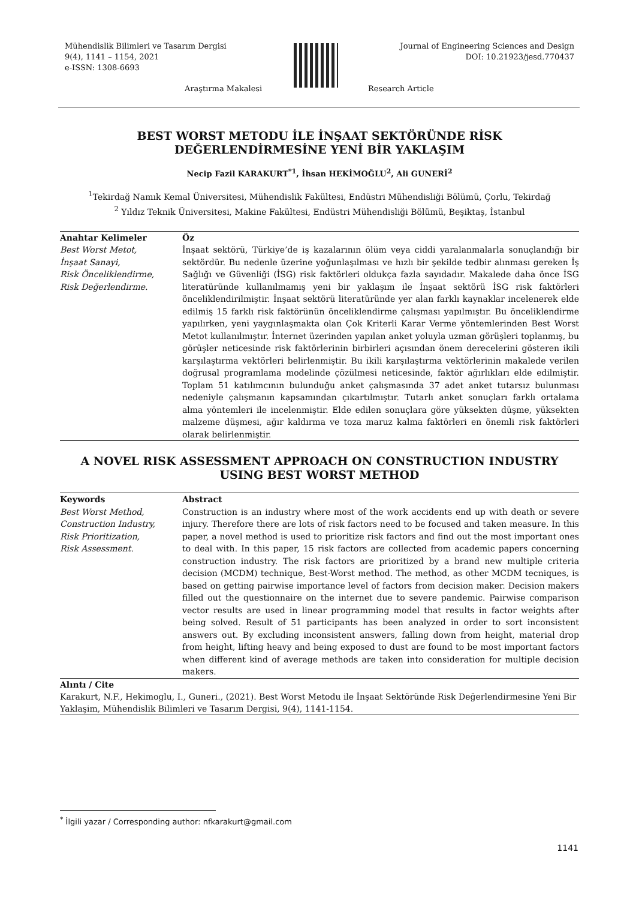Mühendislik Bilimleri ve Tasarım Dergisi
9(4), 1141 – 1154, 2021
e-ISSN: 1308-6693
Journal of Engineering Sciences and Design
DOI: 10.21923/jesd.770437
Araştırma Makalesi Research Article
BEST WORST METODU İLE İNŞAAT SEKTÖRÜNDE RİSK DEĞERLENDİRMESİNE YENİ BİR YAKLAŞIM
Necip Fazil KARAKURT<sup>*1</sup>, İhsan HEKİMOĞLU<sup>2</sup>, Ali GUNERİ<sup>2</sup>
<sup>1</sup> Tekirdağ Namık Kemal Üniversitesi, Mühendislik Fakültesi, Endüstri Mühendisliği Bölümü, Çorlu, Tekirdağ
<sup>2</sup> Yıldız Teknik Üniversitesi, Makine Fakültesi, Endüstri Mühendisliği Bölümü, Beşiktaş, İstanbul
Anahtar Kelimeler
Best Worst Metot,
İnşaat Sanayi,
Risk Önceliklendirme,
Risk Değerlendirme.
Öz
İnşaat sektörü, Türkiye’de iş kazalarının ölüm veya ciddi yaralanmalarla sonuçlandığı bir sektördür. Bu nedenle üzerine yoğunlaşılması ve hızlı bir şekilde tedbir alınması gereken İş Sağlığı ve Güvenliği (İSG) risk faktörleri oldukça fazla sayıdadır. Makalede daha önce İSG literatüründe kullanılmamış yeni bir yaklaşım ile İnşaat sektörü İSG risk faktörleri önceliklendirilmiştir. İnşaat sektörü literatüründe yer alan farklı kaynaklar incelenerek elde edilmiş 15 farklı risk faktörünün önceliklendirme çalışması yapılmıştır. Bu önceliklendirme yapılırken, yeni yaygınlaşmakta olan Çok Kriterli Karar Verme yöntemlerinden Best Worst Metot kullanılmıştır. İnternet üzerinden yapılan anket yoluyla uzman görüşleri toplanmış, bu görüşler neticesinde risk faktörlerinin birbirleri açısından önem derecelerini gösteren ikili karşılaştırma vektörleri belirlenmiştir. Bu ikili karşılaştırma vektörlerinin makalede verilen doğrusal programlama modelinde çözülmesi neticesinde, faktör ağırlıkları elde edilmiştir. Toplam 51 katılımcının bulunduğu anket çalışmasında 37 adet anket tutarsız bulunması nedeniyle çalışmanın kapsamından çıkartılmıştır. Tutarlı anket sonuçları farklı ortalama alma yöntemleri ile incelenmiştir. Elde edilen sonuçlara göre yüksekten düşme, yüksekten malzeme düşmesi, ağır kaldırma ve toza maruz kalma faktörleri en önemli risk faktörleri olarak belirlenmiştir.
A NOVEL RISK ASSESSMENT APPROACH ON CONSTRUCTION INDUSTRY USING BEST WORST METHOD
Keywords
Best Worst Method,
Construction Industry,
Risk Prioritization,
Risk Assessment.
Abstract
Construction is an industry where most of the work accidents end up with death or severe injury. Therefore there are lots of risk factors need to be focused and taken measure. In this paper, a novel method is used to prioritize risk factors and find out the most important ones to deal with. In this paper, 15 risk factors are collected from academic papers concerning construction industry. The risk factors are prioritized by a brand new multiple criteria decision (MCDM) technique, Best-Worst method. The method, as other MCDM tecniques, is based on getting pairwise importance level of factors from decision maker. Decision makers filled out the questionnaire on the internet due to severe pandemic. Pairwise comparison vector results are used in linear programming model that results in factor weights after being solved. Result of 51 participants has been analyzed in order to sort inconsistent answers out. By excluding inconsistent answers, falling down from height, material drop from height, lifting heavy and being exposed to dust are found to be most important factors when different kind of average methods are taken into consideration for multiple decision makers.
Alıntı / Cite
Karakurt, N.F., Hekimoglu, I., Guneri., (2021). Best Worst Metodu ile İnşaat Sektöründe Risk Değerlendirmesine Yeni Bir Yaklaşim, Mühendislik Bilimleri ve Tasarım Dergisi, 9(4), 1141-1154.
<sup>*</sup> İlgili yazar / Corresponding author: nfkarakurt@gmail.com
1141